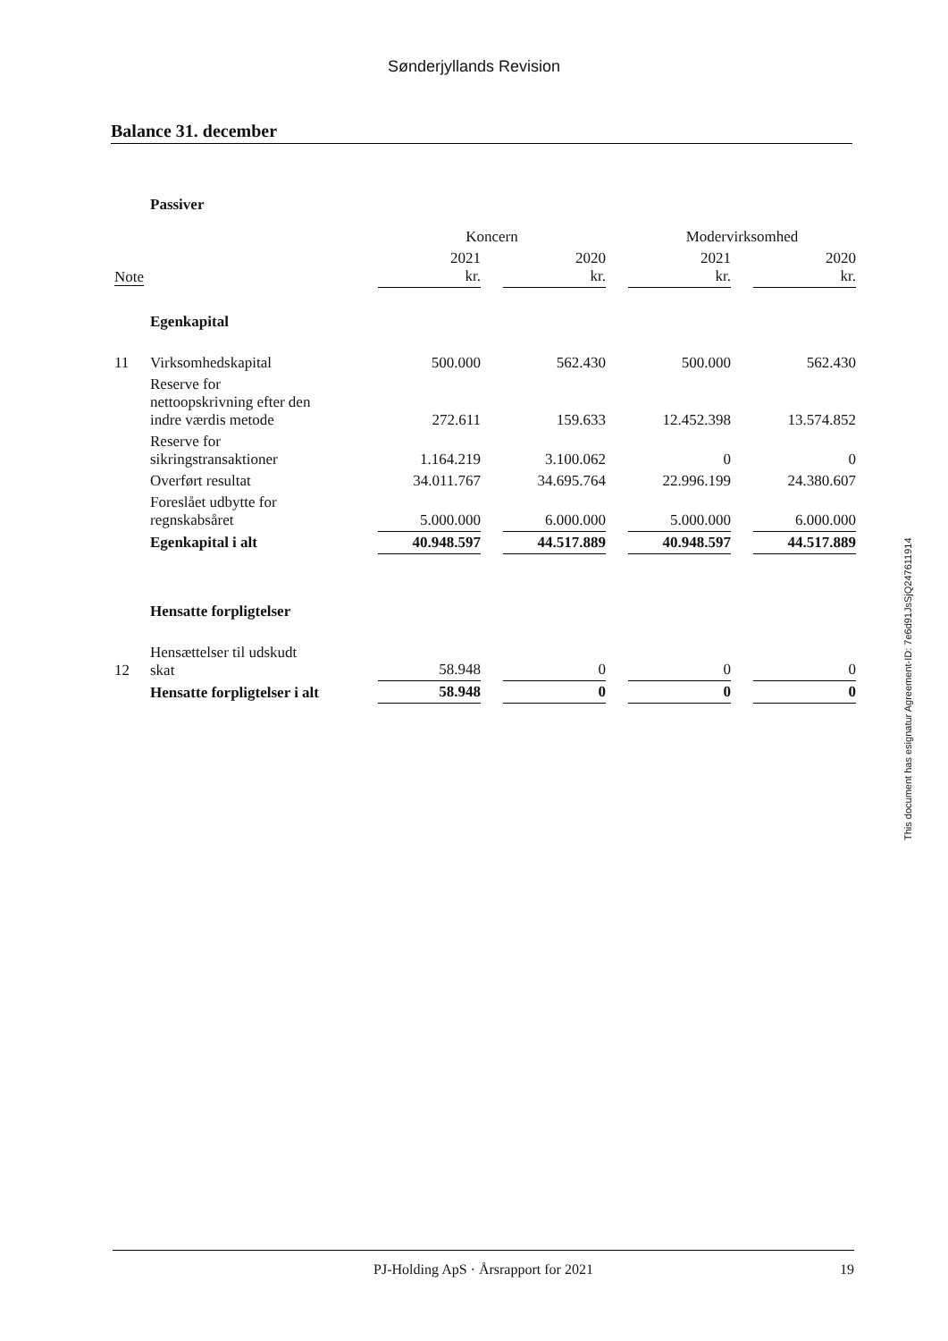Sønderjyllands Revision
Balance 31. december
| | Passiver | | | | | | | |
| | | Koncern | | | | Modervirksomhed | | |
| Note | | 2021 kr. | | 2020 kr. | | 2021 kr. | | 2020 kr. |
| | Egenkapital | | | | | | | |
| 11 | Virksomhedskapital | 500.000 | | 562.430 | | 500.000 | | 562.430 |
| | Reserve for nettoopskrivning efter den indre værdis metode | 272.611 | | 159.633 | | 12.452.398 | | 13.574.852 |
| | Reserve for sikringstransaktioner | 1.164.219 | | 3.100.062 | | 0 | | 0 |
| | Overført resultat | 34.011.767 | | 34.695.764 | | 22.996.199 | | 24.380.607 |
| | Foreslået udbytte for regnskabsåret | 5.000.000 | | 6.000.000 | | 5.000.000 | | 6.000.000 |
| | Egenkapital i alt | 40.948.597 | | 44.517.889 | | 40.948.597 | | 44.517.889 |
| | Hensatte forpligtelser | | | | | | | |
| 12 | Hensættelser til udskudt skat | 58.948 | | 0 | | 0 | | 0 |
| | Hensatte forpligtelser i alt | 58.948 | | 0 | | 0 | | 0 |
PJ-Holding ApS · Årsrapport for 2021 19
This document has esignatur Agreement-ID: 7e6d91JsSjQ247611914